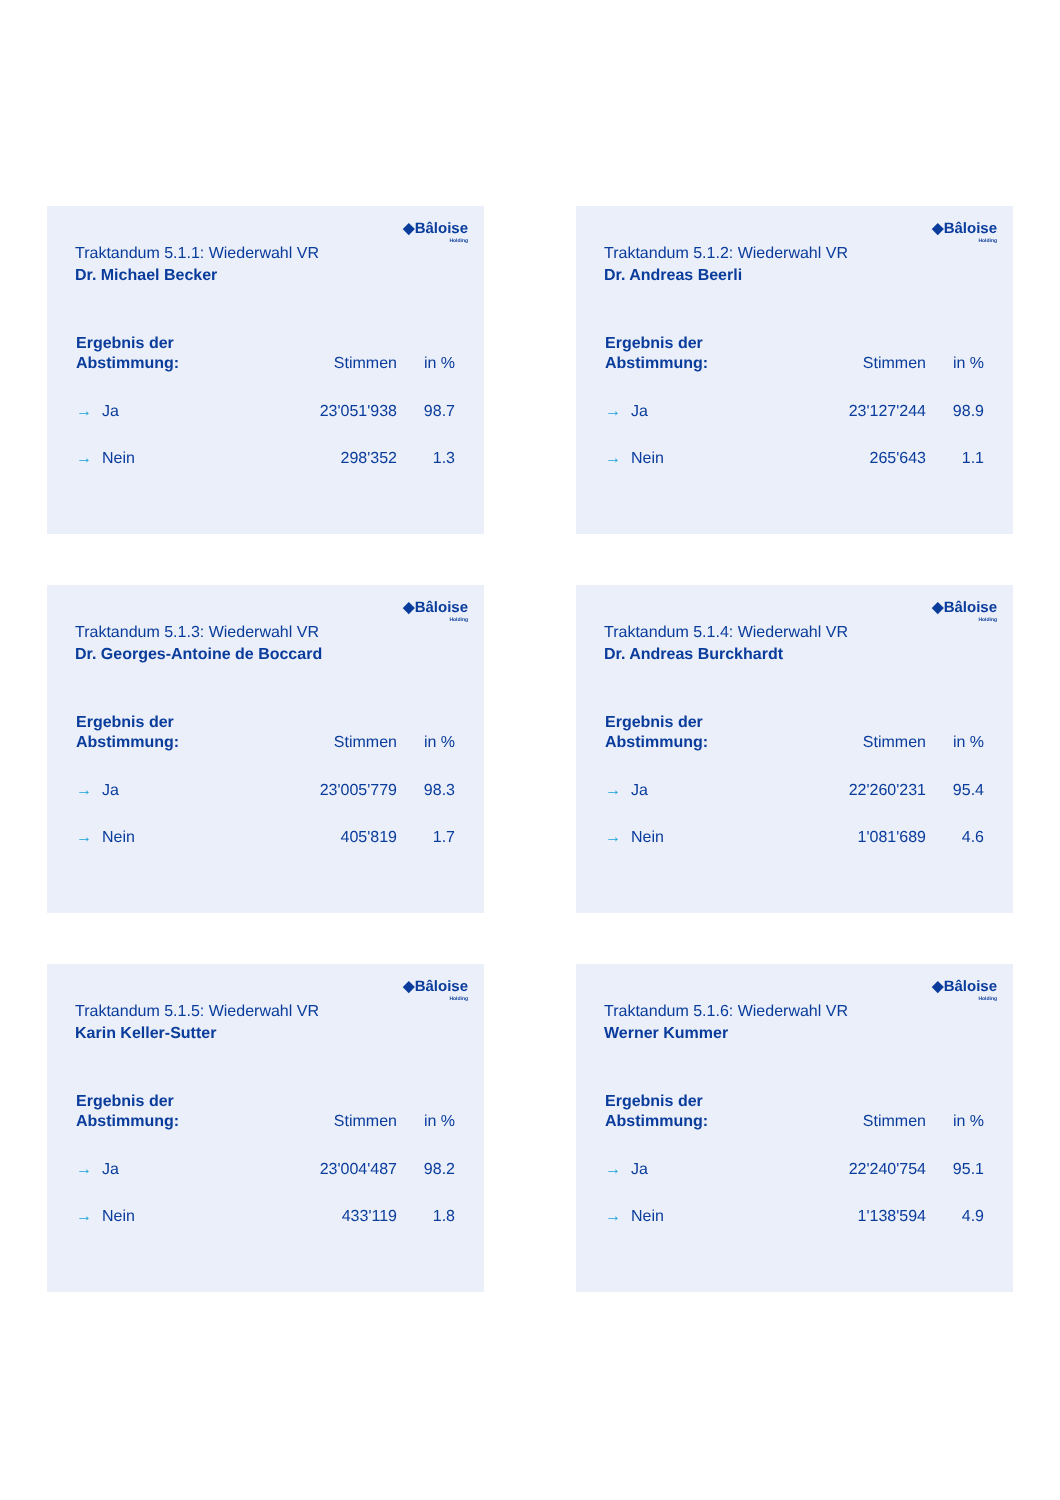◆Bâloise
Holding
Traktandum 5.1.1: Wiederwahl VR
Dr. Michael Becker
| Ergebnis der Abstimmung: | Stimmen | in % |
| --- | --- | --- |
| → Ja | 23'051'938 | 98.7 |
| → Nein | 298'352 | 1.3 |
◆Bâloise
Holding
Traktandum 5.1.2: Wiederwahl VR
Dr. Andreas Beerli
| Ergebnis der Abstimmung: | Stimmen | in % |
| --- | --- | --- |
| → Ja | 23'127'244 | 98.9 |
| → Nein | 265'643 | 1.1 |
◆Bâloise
Holding
Traktandum 5.1.3: Wiederwahl VR
Dr. Georges-Antoine de Boccard
| Ergebnis der Abstimmung: | Stimmen | in % |
| --- | --- | --- |
| → Ja | 23'005'779 | 98.3 |
| → Nein | 405'819 | 1.7 |
◆Bâloise
Holding
Traktandum 5.1.4: Wiederwahl VR
Dr. Andreas Burckhardt
| Ergebnis der Abstimmung: | Stimmen | in % |
| --- | --- | --- |
| → Ja | 22'260'231 | 95.4 |
| → Nein | 1'081'689 | 4.6 |
◆Bâloise
Holding
Traktandum 5.1.5: Wiederwahl VR
Karin Keller-Sutter
| Ergebnis der Abstimmung: | Stimmen | in % |
| --- | --- | --- |
| → Ja | 23'004'487 | 98.2 |
| → Nein | 433'119 | 1.8 |
◆Bâloise
Holding
Traktandum 5.1.6: Wiederwahl VR
Werner Kummer
| Ergebnis der Abstimmung: | Stimmen | in % |
| --- | --- | --- |
| → Ja | 22'240'754 | 95.1 |
| → Nein | 1'138'594 | 4.9 |